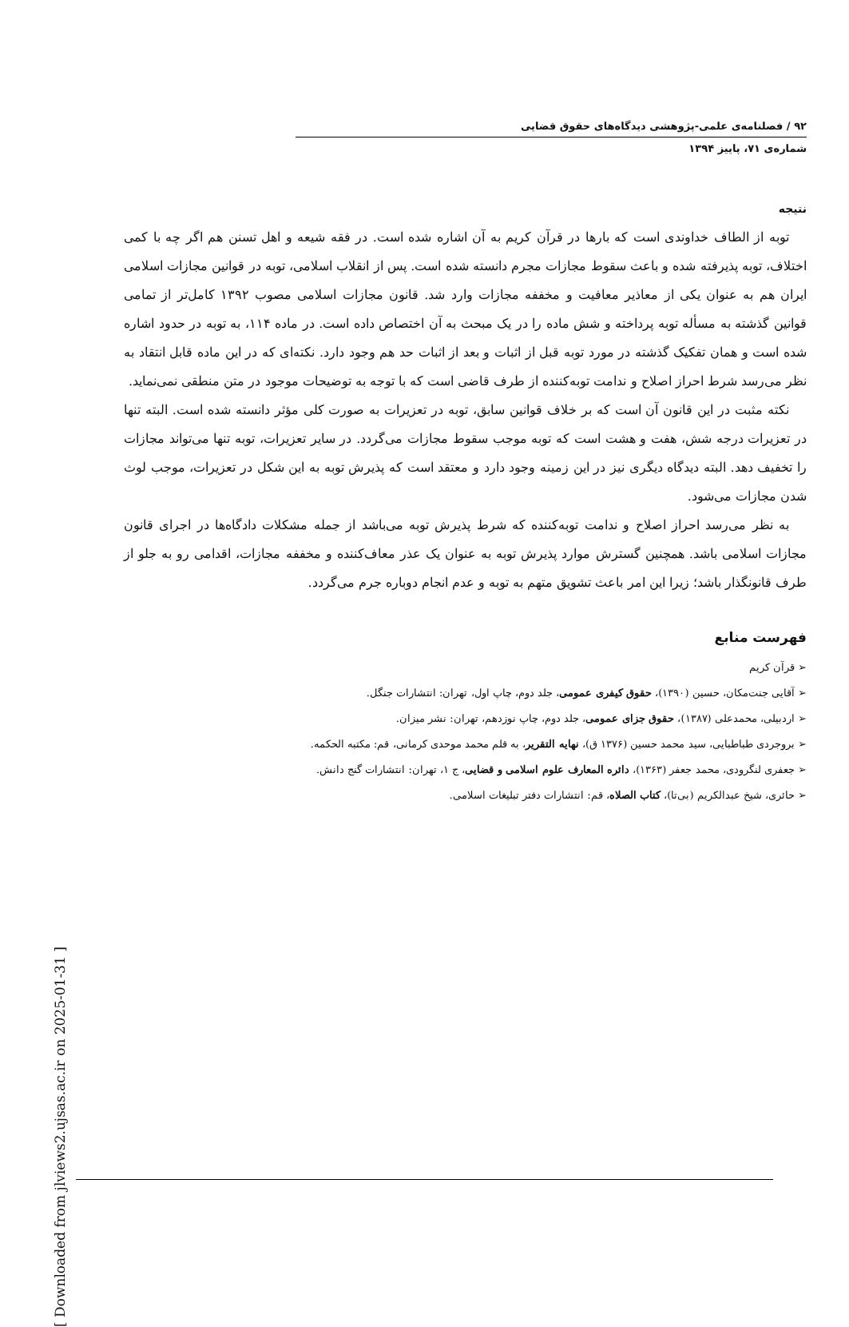[ Downloaded from jlviews2.ujsas.ac.ir on 2025-01-31 ]
۹۲ / فصلنامه‌ی علمی-پژوهشی دیدگاه‌های حقوق قضایی
شماره‌ی ۷۱، پاییز ۱۳۹۴
نتیجه
توبه از الطاف خداوندی است که بارها در قرآن کریم به آن اشاره شده است. در فقه شیعه و اهل تسنن هم اگر چه با کمی اختلاف، توبه پذیرفته شده و باعث سقوط مجازات مجرم دانسته شده است. پس از انقلاب اسلامی، توبه در قوانین مجازات اسلامی ایران هم به عنوان یکی از معاذیر معافیت و مخففه مجازات وارد شد. قانون مجازات اسلامی مصوب ۱۳۹۲ کامل‌تر از تمامی قوانین گذشته به مسأله توبه پرداخته و شش ماده را در یک مبحث به آن اختصاص داده است. در ماده ۱۱۴، به توبه در حدود اشاره شده است و همان تفکیک گذشته در مورد توبه قبل از اثبات و بعد از اثبات حد هم وجود دارد. نکته‌ای که در این ماده قابل انتقاد به نظر می‌رسد شرط احراز اصلاح و ندامت توبه‌کننده از طرف قاضی است که با توجه به توضیحات موجود در متن منطقی نمی‌نماید.
نکته مثبت در این قانون آن است که بر خلاف قوانین سابق، توبه در تعزیرات به صورت کلی مؤثر دانسته شده است. البته تنها در تعزیرات درجه شش، هفت و هشت است که توبه موجب سقوط مجازات می‌گردد. در سایر تعزیرات، توبه تنها می‌تواند مجازات را تخفیف دهد. البته دیدگاه دیگری نیز در این زمینه وجود دارد و معتقد است که پذیرش توبه به این شکل در تعزیرات، موجب لوث شدن مجازات می‌شود.
به نظر می‌رسد احراز اصلاح و ندامت توبه‌کننده که شرط پذیرش توبه می‌باشد از جمله مشکلات دادگاه‌ها در اجرای قانون مجازات اسلامی باشد. همچنین گسترش موارد پذیرش توبه به عنوان یک عذر معاف‌کننده و مخففه مجازات، اقدامی رو به جلو از طرف قانونگذار باشد؛ زیرا این امر باعث تشویق متهم به توبه و عدم انجام دوباره جرم می‌گردد.
فهرست منابع
➢ قرآن کریم
➢ آقایی جنت‌مکان، حسین (۱۳۹۰)، حقوق کیفری عمومی، جلد دوم، چاپ اول، تهران: انتشارات جنگل.
➢ اردبیلی، محمدعلی (۱۳۸۷)، حقوق جزای عمومی، جلد دوم، چاپ نوزدهم، تهران: نشر میزان.
➢ بروجردی طباطبایی، سید محمد حسین (۱۳۷۶ ق)، نهایه التقریر، به قلم محمد موحدی کرمانی، قم: مکتبه الحکمه.
➢ جعفری لنگرودی، محمد جعفر (۱۳۶۳)، دائره المعارف علوم اسلامی و قضایی، ج ۱، تهران: انتشارات گنج دانش.
➢ حائری، شیخ عبدالکریم (بی‌تا)، کتاب الصلاه، قم: انتشارات دفتر تبلیغات اسلامی.